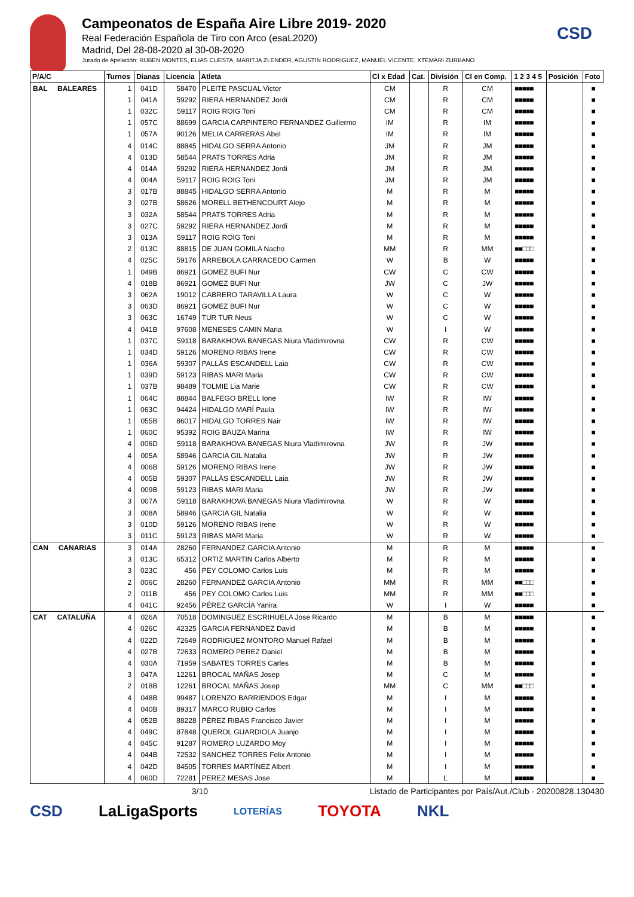CSD
Campeonatos de España Aire Libre 2019- 2020
Real Federación Española de Tiro con Arco (esaL2020)
Madrid, Del 28-08-2020 al 30-08-2020
Jurado de Apelación: RUBEN MONTES, ELIAS CUESTA, MARITJA ZLENDER, AGUSTIN RODRIGUEZ, MANUEL VICENTE, XTEMARI ZURBANO
| P/A/C | Turnos | Dianas | Licencia | Atleta | Cl x Edad | Cat. | División | Cl en Comp. | 1 2 3 4 5 | Posición | Foto |
| --- | --- | --- | --- | --- | --- | --- | --- | --- | --- | --- | --- |
| BAL BALEARES | 1 | 041D | 58470 | PLEITE PASCUAL Victor | CM | | R | CM | ■■■■■ | | ■ |
| | 1 | 041A | 59292 | RIERA HERNANDEZ Jordi | CM | | R | CM | ■■■■■ | | ■ |
| | 1 | 032C | 59117 | ROIG ROIG Toni | CM | | R | CM | ■■■■■ | | ■ |
| | 1 | 057C | 88699 | GARCIA CARPINTERO FERNANDEZ Guillermo | IM | | R | IM | ■■■■■ | | ■ |
| | 1 | 057A | 90126 | MELIA CARRERAS Abel | IM | | R | IM | ■■■■■ | | ■ |
| | 4 | 014C | 88845 | HIDALGO SERRA Antonio | JM | | R | JM | ■■■■■ | | ■ |
| | 4 | 013D | 58544 | PRATS TORRES Adria | JM | | R | JM | ■■■■■ | | ■ |
| | 4 | 014A | 59292 | RIERA HERNANDEZ Jordi | JM | | R | JM | ■■■■■ | | ■ |
| | 4 | 004A | 59117 | ROIG ROIG Toni | JM | | R | JM | ■■■■■ | | ■ |
| | 3 | 017B | 88845 | HIDALGO SERRA Antonio | M | | R | M | ■■■■■ | | ■ |
| | 3 | 027B | 58626 | MORELL BETHENCOURT Alejo | M | | R | M | ■■■■■ | | ■ |
| | 3 | 032A | 58544 | PRATS TORRES Adria | M | | R | M | ■■■■■ | | ■ |
| | 3 | 027C | 59292 | RIERA HERNANDEZ Jordi | M | | R | M | ■■■■■ | | ■ |
| | 3 | 013A | 59117 | ROIG ROIG Toni | M | | R | M | ■■■■■ | | ■ |
| | 2 | 013C | 88815 | DE JUAN GOMILA Nacho | MM | | R | MM | ■■□□□ | | ■ |
| | 4 | 025C | 59176 | ARREBOLA CARRACEDO Carmen | W | | B | W | ■■■■■ | | ■ |
| | 1 | 049B | 86921 | GOMEZ BUFI Nur | CW | | C | CW | ■■■■■ | | ■ |
| | 4 | 018B | 86921 | GOMEZ BUFI Nur | JW | | C | JW | ■■■■■ | | ■ |
| | 3 | 062A | 19012 | CABRERO TARAVILLA Laura | W | | C | W | ■■■■■ | | ■ |
| | 3 | 063D | 86921 | GOMEZ BUFI Nur | W | | C | W | ■■■■■ | | ■ |
| | 3 | 063C | 16749 | TUR TUR Neus | W | | C | W | ■■■■■ | | ■ |
| | 4 | 041B | 97608 | MENESES CAMIN Maria | W | | I | W | ■■■■■ | | ■ |
| | 1 | 037C | 59118 | BARAKHOVA BANEGAS Niura Vladimirovna | CW | | R | CW | ■■■■■ | | ■ |
| | 1 | 034D | 59126 | MORENO RIBAS Irene | CW | | R | CW | ■■■■■ | | ■ |
| | 1 | 036A | 59307 | PALLÀS ESCANDELL Laia | CW | | R | CW | ■■■■■ | | ■ |
| | 1 | 039D | 59123 | RIBAS MARI Maria | CW | | R | CW | ■■■■■ | | ■ |
| | 1 | 037B | 98489 | TOLMIE Lia Marie | CW | | R | CW | ■■■■■ | | ■ |
| | 1 | 064C | 88844 | BALFEGO BRELL Ione | IW | | R | IW | ■■■■■ | | ■ |
| | 1 | 063C | 94424 | HIDALGO MARÍ Paula | IW | | R | IW | ■■■■■ | | ■ |
| | 1 | 055B | 86017 | HIDALGO TORRES Nair | IW | | R | IW | ■■■■■ | | ■ |
| | 1 | 060C | 95392 | ROIG BAUZA Marina | IW | | R | IW | ■■■■■ | | ■ |
| | 4 | 006D | 59118 | BARAKHOVA BANEGAS Niura Vladimirovna | JW | | R | JW | ■■■■■ | | ■ |
| | 4 | 005A | 58946 | GARCIA GIL Natalia | JW | | R | JW | ■■■■■ | | ■ |
| | 4 | 006B | 59126 | MORENO RIBAS Irene | JW | | R | JW | ■■■■■ | | ■ |
| | 4 | 005B | 59307 | PALLÀS ESCANDELL Laia | JW | | R | JW | ■■■■■ | | ■ |
| | 4 | 009B | 59123 | RIBAS MARI Maria | JW | | R | JW | ■■■■■ | | ■ |
| | 3 | 007A | 59118 | BARAKHOVA BANEGAS Niura Vladimirovna | W | | R | W | ■■■■■ | | ■ |
| | 3 | 008A | 58946 | GARCIA GIL Natalia | W | | R | W | ■■■■■ | | ■ |
| | 3 | 010D | 59126 | MORENO RIBAS Irene | W | | R | W | ■■■■■ | | ■ |
| | 3 | 011C | 59123 | RIBAS MARI Maria | W | | R | W | ■■■■■ | | ■ |
| CAN CANARIAS | 3 | 014A | 28260 | FERNANDEZ GARCIA Antonio | M | | R | M | ■■■■■ | | ■ |
| | 3 | 013C | 65312 | ORTIZ MARTIN Carlos Alberto | M | | R | M | ■■■■■ | | ■ |
| | 3 | 023C | 456 | PEY COLOMO Carlos Luis | M | | R | M | ■■■■■ | | ■ |
| | 2 | 006C | 28260 | FERNANDEZ GARCIA Antonio | MM | | R | MM | ■■□□□ | | ■ |
| | 2 | 011B | 456 | PEY COLOMO Carlos Luis | MM | | R | MM | ■■□□□ | | ■ |
| | 4 | 041C | 92456 | PÉREZ GARCÍA Yanira | W | | I | W | ■■■■■ | | ■ |
| CAT CATALUÑA | 4 | 026A | 70518 | DOMINGUEZ ESCRIHUELA Jose Ricardo | M | | B | M | ■■■■■ | | ■ |
| | 4 | 026C | 42325 | GARCIA FERNANDEZ David | M | | B | M | ■■■■■ | | ■ |
| | 4 | 022D | 72649 | RODRIGUEZ MONTORO Manuel Rafael | M | | B | M | ■■■■■ | | ■ |
| | 4 | 027B | 72633 | ROMERO PEREZ Daniel | M | | B | M | ■■■■■ | | ■ |
| | 4 | 030A | 71959 | SABATES TORRES Carles | M | | B | M | ■■■■■ | | ■ |
| | 3 | 047A | 12261 | BROCAL MAÑAS Josep | M | | C | M | ■■■■■ | | ■ |
| | 2 | 018B | 12261 | BROCAL MAÑAS Josep | MM | | C | MM | ■■□□□ | | ■ |
| | 4 | 048B | 99487 | LORENZO BARRIENDOS Edgar | M | | I | M | ■■■■■ | | ■ |
| | 4 | 040B | 89317 | MARCO RUBIO Carlos | M | | I | M | ■■■■■ | | ■ |
| | 4 | 052B | 88228 | PÉREZ RIBAS Francisco Javier | M | | I | M | ■■■■■ | | ■ |
| | 4 | 049C | 87848 | QUEROL GUARDIOLA Juanjo | M | | I | M | ■■■■■ | | ■ |
| | 4 | 045C | 91287 | ROMERO LUZARDO Moy | M | | I | M | ■■■■■ | | ■ |
| | 4 | 044B | 72532 | SANCHEZ TORRES Felix Antonio | M | | I | M | ■■■■■ | | ■ |
| | 4 | 042D | 84505 | TORRES MARTÍNEZ Albert | M | | I | M | ■■■■■ | | ■ |
| | 4 | 060D | 72281 | PEREZ MESAS Jose | M | | L | M | ■■■■■ | | ■ |
3/10 Listado de Participantes por País/Aut./Club - 20200828.130430
CSD LaLigaSports LOTERÍAS TOYOTA NKL